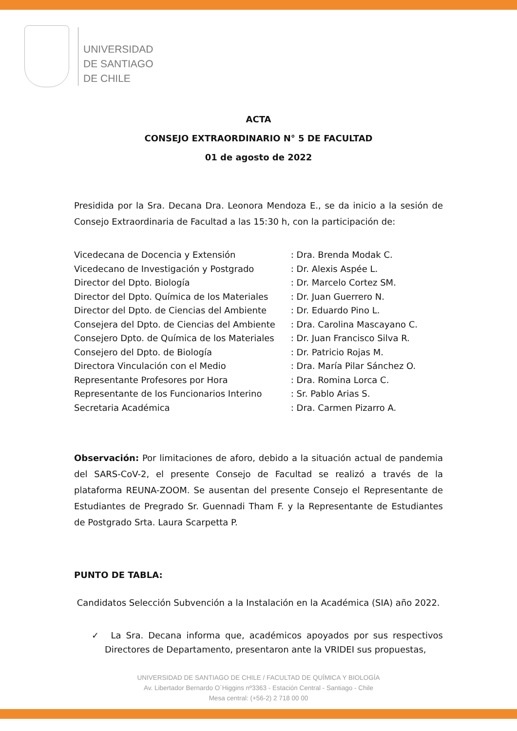UNIVERSIDAD
DE SANTIAGO
DE CHILE
ACTA
CONSEJO EXTRAORDINARIO N° 5 DE FACULTAD
01 de agosto de 2022
Presidida por la Sra. Decana Dra. Leonora Mendoza E., se da inicio a la sesión de Consejo Extraordinaria de Facultad a las 15:30 h, con la participación de:
| Vicedecana de Docencia y Extensión | : Dra. Brenda Modak C. |
| Vicedecano de Investigación y Postgrado | : Dr. Alexis Aspée L. |
| Director del Dpto. Biología | : Dr. Marcelo Cortez SM. |
| Director del Dpto. Química de los Materiales | : Dr. Juan Guerrero N. |
| Director del Dpto. de Ciencias del Ambiente | : Dr. Eduardo Pino L. |
| Consejera del Dpto. de Ciencias del Ambiente | : Dra. Carolina Mascayano C. |
| Consejero Dpto. de Química de los Materiales | : Dr. Juan Francisco Silva R. |
| Consejero del Dpto. de Biología | : Dr. Patricio Rojas M. |
| Directora Vinculación con el Medio | : Dra. María Pilar Sánchez O. |
| Representante Profesores por Hora | : Dra. Romina Lorca C. |
| Representante de los Funcionarios Interino | : Sr. Pablo Arias S. |
| Secretaria Académica | : Dra. Carmen Pizarro A. |
Observación: Por limitaciones de aforo, debido a la situación actual de pandemia del SARS-CoV-2, el presente Consejo de Facultad se realizó a través de la plataforma REUNA-ZOOM. Se ausentan del presente Consejo el Representante de Estudiantes de Pregrado Sr. Guennadi Tham F. y la Representante de Estudiantes de Postgrado Srta. Laura Scarpetta P.
PUNTO DE TABLA:
Candidatos Selección Subvención a la Instalación en la Académica (SIA) año 2022.
✓ La Sra. Decana informa que, académicos apoyados por sus respectivos Directores de Departamento, presentaron ante la VRIDEI sus propuestas,
UNIVERSIDAD DE SANTIAGO DE CHILE / FACULTAD DE QUÍMICA Y BIOLOGÍA
Av. Libertador Bernardo O´Higgins nº3363 - Estación Central - Santiago - Chile
Mesa central: (+56-2) 2 718 00 00